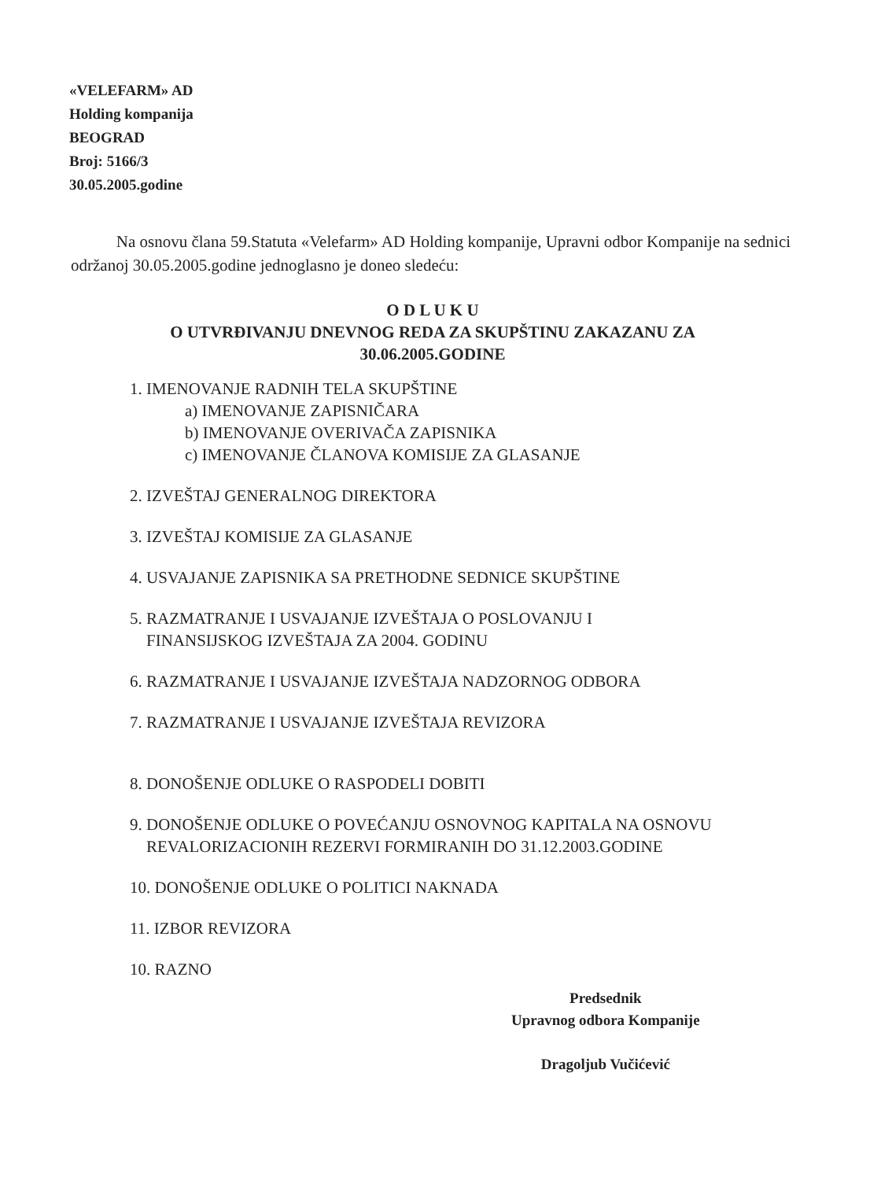«VELEFARM» AD
Holding kompanija
BEOGRAD
Broj: 5166/3
30.05.2005.godine
Na osnovu člana 59.Statuta «Velefarm» AD Holding kompanije, Upravni odbor Kompanije na sednici održanoj 30.05.2005.godine jednoglasno je doneo sledeću:
O D L U K U
O UTVRĐIVANJU DNEVNOG REDA ZA SKUPŠTINU ZAKAZANU ZA
30.06.2005.GODINE
1. IMENOVANJE RADNIH TELA SKUPŠTINE
a) IMENOVANJE ZAPISNIČARA
b) IMENOVANJE OVERIVAČA ZAPISNIKA
c) IMENOVANJE ČLANOVA KOMISIJE ZA GLASANJE
2. IZVEŠTAJ GENERALNOG DIREKTORA
3. IZVEŠTAJ KOMISIJE ZA GLASANJE
4. USVAJANJE ZAPISNIKA SA PRETHODNE SEDNICE SKUPŠTINE
5. RAZMATRANJE I USVAJANJE IZVEŠTAJA O POSLOVANJU I
FINANSIJSKOG IZVEŠTAJA ZA 2004. GODINU
6. RAZMATRANJE I USVAJANJE IZVEŠTAJA NADZORNOG ODBORA
7. RAZMATRANJE I USVAJANJE IZVEŠTAJA REVIZORA
8. DONOŠENJE ODLUKE O RASPODELI DOBITI
9. DONOŠENJE ODLUKE O POVEĆANJU OSNOVNOG KAPITALA NA OSNOVU
REVALORIZACIONIH REZERVI FORMIRANIH DO 31.12.2003.GODINE
10. DONOŠENJE ODLUKE O POLITICI NAKNADA
11. IZBOR REVIZORA
10. RAZNO
Predsednik
Upravnog odbora Kompanije
Dragoljub Vučićević